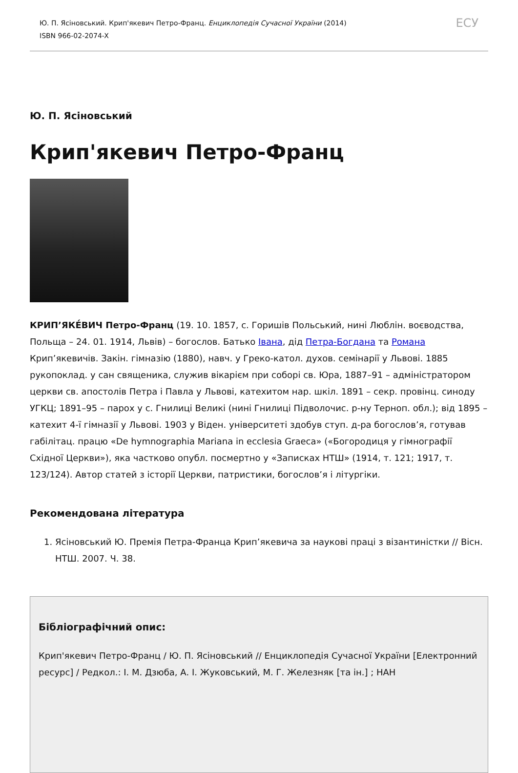Ю. П. Ясіновський. Крип'якевич Петро-Франц. Енциклопедія Сучасної України (2014)
ISBN 966-02-2074-X
ЕСУ
Ю. П. Ясіновський
Крип'якевич Петро-Франц
КРИП’ЯКЕ́ВИЧ Петро-Франц (19. 10. 1857, с. Горишів Польський, нині Люблін. воєводства, Польща – 24. 01. 1914, Львів) – богослов. Батько Івана, дід Петра-Богдана та Романа Крип’якевичів. Закін. гімназію (1880), навч. у Греко-катол. духов. семінарії у Львові. 1885 рукопоклад. у сан священика, служив вікарієм при соборі св. Юра, 1887–91 – адміністратором церкви св. апостолів Петра і Павла у Львові, катехитом нар. шкіл. 1891 – секр. провінц. синоду УГКЦ; 1891–95 – парох у с. Гнилиці Великі (нині Гнилиці Підволочис. р-ну Терноп. обл.); від 1895 – катехит 4-ї гімназії у Львові. 1903 у Віден. університеті здобув ступ. д-ра богослов’я, готував габілітац. працю «De hymnographia Mariana in ecclesia Graeca» («Богородиця у гімнографії Східної Церкви»), яка частково опубл. посмертно у «Записках НТШ» (1914, т. 121; 1917, т. 123/124). Автор статей з історії Церкви, патристики, богослов’я і літургіки.
Рекомендована література
1. Ясіновський Ю. Премія Петра-Франца Крип’якевича за наукові праці з візантиністки // Вісн. НТШ. 2007. Ч. 38.
Бібліографічний опис:
Крип'якевич Петро-Франц / Ю. П. Ясіновський // Енциклопедія Сучасної України [Електронний ресурс] / Редкол.: І. М. Дзюба, А. І. Жуковський, М. Г. Железняк [та ін.] ; НАН